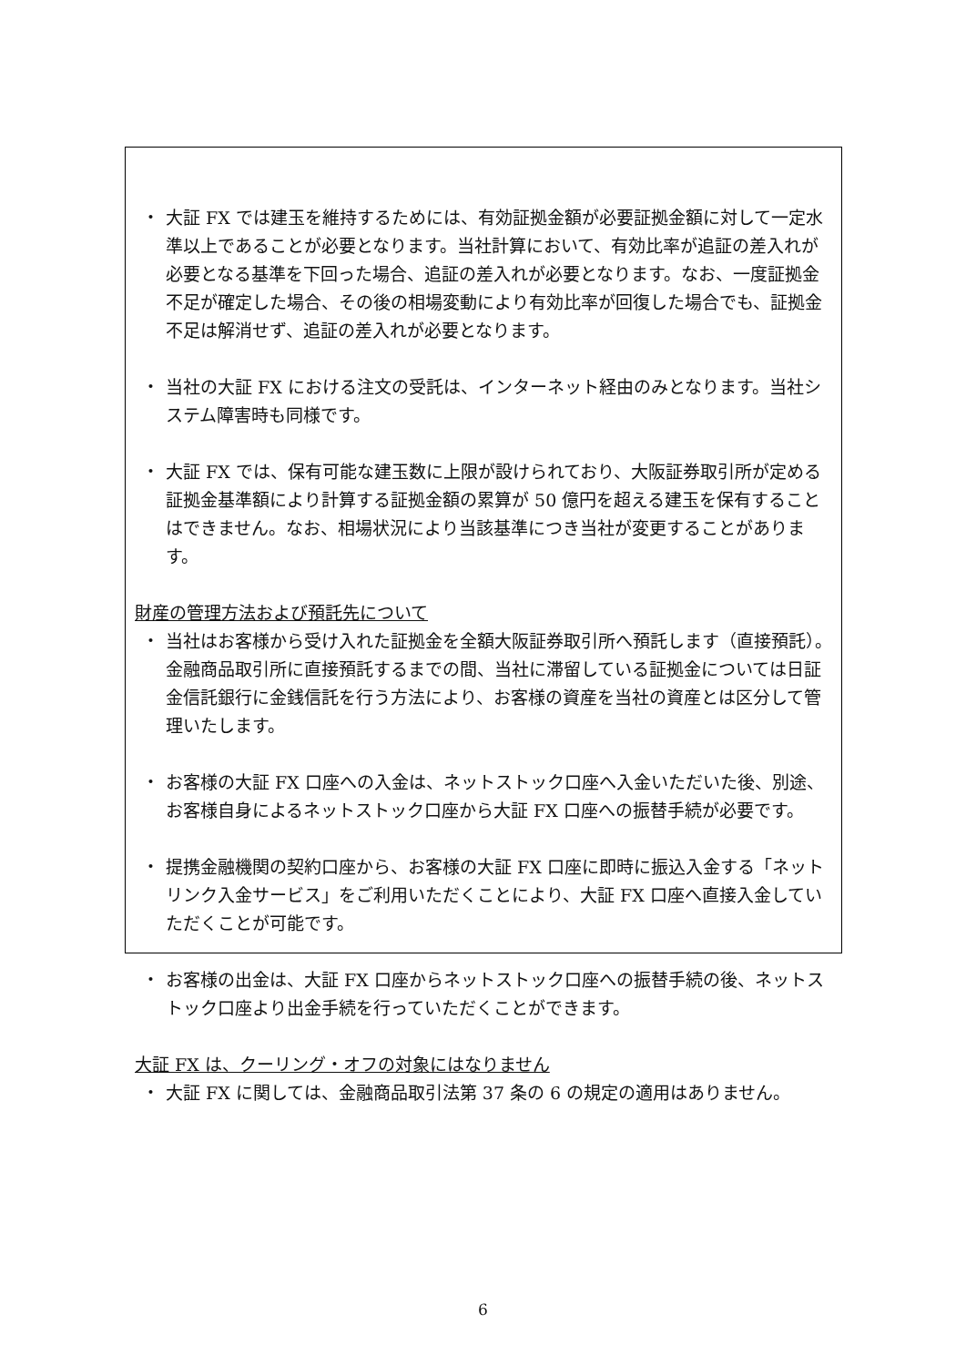・ 大証 FX では建玉を維持するためには、有効証拠金額が必要証拠金額に対して一定水準以上であることが必要となります。当社計算において、有効比率が追証の差入れが必要となる基準を下回った場合、追証の差入れが必要となります。なお、一度証拠金不足が確定した場合、その後の相場変動により有効比率が回復した場合でも、証拠金不足は解消せず、追証の差入れが必要となります。
・ 当社の大証 FX における注文の受託は、インターネット経由のみとなります。当社システム障害時も同様です。
・ 大証 FX では、保有可能な建玉数に上限が設けられており、大阪証券取引所が定める証拠金基準額により計算する証拠金額の累算が 50 億円を超える建玉を保有することはできません。なお、相場状況により当該基準につき当社が変更することがあります。
財産の管理方法および預託先について
・ 当社はお客様から受け入れた証拠金を全額大阪証券取引所へ預託します（直接預託）。金融商品取引所に直接預託するまでの間、当社に滞留している証拠金については日証金信託銀行に金銭信託を行う方法により、お客様の資産を当社の資産とは区分して管理いたします。
・ お客様の大証 FX 口座への入金は、ネットストック口座へ入金いただいた後、別途、お客様自身によるネットストック口座から大証 FX 口座への振替手続が必要です。
・ 提携金融機関の契約口座から、お客様の大証 FX 口座に即時に振込入金する「ネットリンク入金サービス」をご利用いただくことにより、大証 FX 口座へ直接入金していただくことが可能です。
・ お客様の出金は、大証 FX 口座からネットストック口座への振替手続の後、ネットストック口座より出金手続を行っていただくことができます。
大証 FX は、クーリング・オフの対象にはなりません
・ 大証 FX に関しては、金融商品取引法第 37 条の 6 の規定の適用はありません。
6